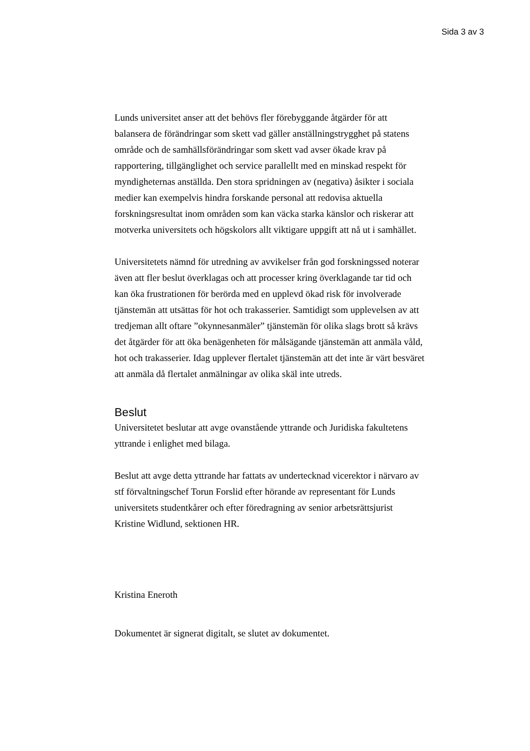Sida 3 av 3
Lunds universitet anser att det behövs fler förebyggande åtgärder för att balansera de förändringar som skett vad gäller anställningstrygghet på statens område och de samhällsförändringar som skett vad avser ökade krav på rapportering, tillgänglighet och service parallellt med en minskad respekt för myndigheternas anställda. Den stora spridningen av (negativa) åsikter i sociala medier kan exempelvis hindra forskande personal att redovisa aktuella forskningsresultat inom områden som kan väcka starka känslor och riskerar att motverka universitets och högskolors allt viktigare uppgift att nå ut i samhället.
Universitetets nämnd för utredning av avvikelser från god forskningssed noterar även att fler beslut överklagas och att processer kring överklagande tar tid och kan öka frustrationen för berörda med en upplevd ökad risk för involverade tjänstemän att utsättas för hot och trakasserier. Samtidigt som upplevelsen av att tredjeman allt oftare ”okynnesanmäler” tjänstemän för olika slags brott så krävs det åtgärder för att öka benägenheten för målsägande tjänstemän att anmäla våld, hot och trakasserier. Idag upplever flertalet tjänstemän att det inte är värt besväret att anmäla då flertalet anmälningar av olika skäl inte utreds.
Beslut
Universitetet beslutar att avge ovanstående yttrande och Juridiska fakultetens yttrande i enlighet med bilaga.
Beslut att avge detta yttrande har fattats av undertecknad vicerektor i närvaro av stf förvaltningschef Torun Forslid efter hörande av representant för Lunds universitets studentkårer och efter föredragning av senior arbetsrättsjurist Kristine Widlund, sektionen HR.
Kristina Eneroth
Dokumentet är signerat digitalt, se slutet av dokumentet.